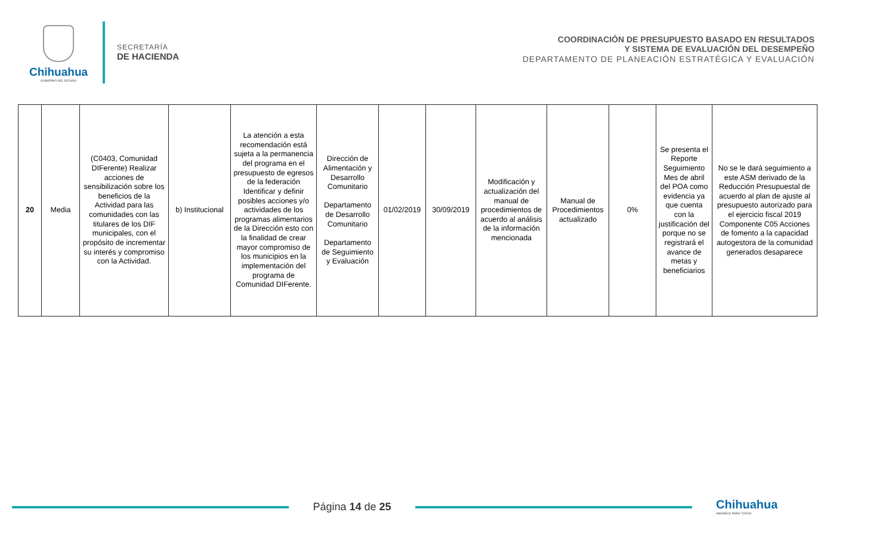Chihuahua
GOBIERNO DEL ESTADO
SECRETARÍA
DE HACIENDA
COORDINACIÓN DE PRESUPUESTO BASADO EN RESULTADOS
Y SISTEMA DE EVALUACIÓN DEL DESEMPEÑO
DEPARTAMENTO DE PLANEACIÓN ESTRATÉGICA Y EVALUACIÓN
| 20 | Media | (C0403, Comunidad DIFerente) Realizar acciones de sensibilización sobre los beneficios de la Actividad para las comunidades con las titulares de los DIF municipales, con el propósito de incrementar su interés y compromiso con la Actividad. | b) Institucional | La atención a esta recomendación está sujeta a la permanencia del programa en el presupuesto de egresos de la federación Identificar y definir posibles acciones y/o actividades de los programas alimentarios de la Dirección esto con la finalidad de crear mayor compromiso de los municipios en la implementación del programa de Comunidad DIFerente. | Dirección de Alimentación y Desarrollo Comunitario Departamento de Desarrollo Comunitario Departamento de Seguimiento y Evaluación | 01/02/2019 | 30/09/2019 | Modificación y actualización del manual de procedimientos de acuerdo al análisis de la información mencionada | Manual de Procedimientos actualizado | 0% | Se presenta el Reporte Seguimiento Mes de abril del POA como evidencia ya que cuenta con la justificación del porque no se registrará el avance de metas y beneficiarios | No se le dará seguimiento a este ASM derivado de la Reducción Presupuestal de acuerdo al plan de ajuste al presupuesto autorizado para el ejercicio fiscal 2019 Componente C05 Acciones de fomento a la capacidad autogestora de la comunidad generados desaparece |
Página 14 de 25
Chihuahua
AMANECE PARA TODOS